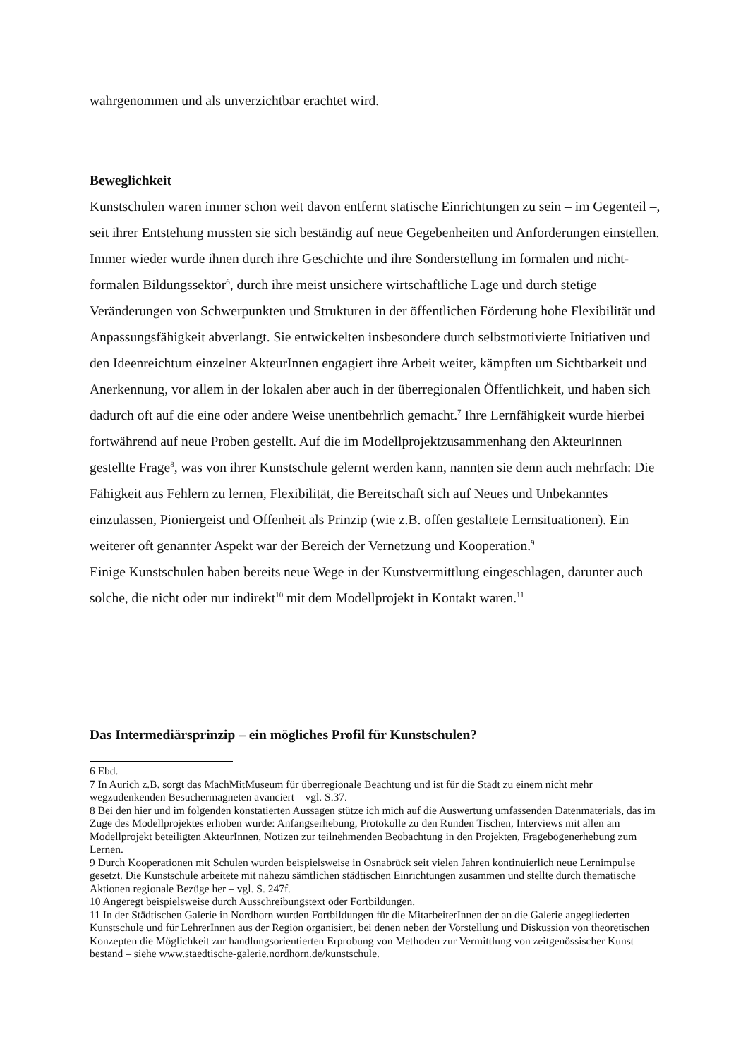wahrgenommen und als unverzichtbar erachtet wird.
Beweglichkeit
Kunstschulen waren immer schon weit davon entfernt statische Einrichtungen zu sein – im Gegenteil –, seit ihrer Entstehung mussten sie sich beständig auf neue Gegebenheiten und Anforderungen einstellen. Immer wieder wurde ihnen durch ihre Geschichte und ihre Sonderstellung im formalen und nicht-formalen Bildungssektor<sup>6</sup>, durch ihre meist unsichere wirtschaftliche Lage und durch stetige Veränderungen von Schwerpunkten und Strukturen in der öffentlichen Förderung hohe Flexibilität und Anpassungsfähigkeit abverlangt. Sie entwickelten insbesondere durch selbstmotivierte Initiativen und den Ideenreichtum einzelner AkteurInnen engagiert ihre Arbeit weiter, kämpften um Sichtbarkeit und Anerkennung, vor allem in der lokalen aber auch in der überregionalen Öffentlichkeit, und haben sich dadurch oft auf die eine oder andere Weise unentbehrlich gemacht.<sup>7</sup> Ihre Lernfähigkeit wurde hierbei fortwährend auf neue Proben gestellt. Auf die im Modellprojektzusammenhang den AkteurInnen gestellte Frage<sup>8</sup>, was von ihrer Kunstschule gelernt werden kann, nannten sie denn auch mehrfach: Die Fähigkeit aus Fehlern zu lernen, Flexibilität, die Bereitschaft sich auf Neues und Unbekanntes einzulassen, Pioniergeist und Offenheit als Prinzip (wie z.B. offen gestaltete Lernsituationen). Ein weiterer oft genannter Aspekt war der Bereich der Vernetzung und Kooperation.<sup>9</sup>
Einige Kunstschulen haben bereits neue Wege in der Kunstvermittlung eingeschlagen, darunter auch solche, die nicht oder nur indirekt<sup>10</sup> mit dem Modellprojekt in Kontakt waren.<sup>11</sup>
Das Intermediärsprinzip – ein mögliches Profil für Kunstschulen?
6 Ebd.
7 In Aurich z.B. sorgt das MachMitMuseum für überregionale Beachtung und ist für die Stadt zu einem nicht mehr wegzudenkenden Besuchermagneten avanciert – vgl. S.37.
8 Bei den hier und im folgenden konstatierten Aussagen stütze ich mich auf die Auswertung umfassenden Datenmaterials, das im Zuge des Modellprojektes erhoben wurde: Anfangserhebung, Protokolle zu den Runden Tischen, Interviews mit allen am Modellprojekt beteiligten AkteurInnen, Notizen zur teilnehmenden Beobachtung in den Projekten, Fragebogenerhebung zum Lernen.
9 Durch Kooperationen mit Schulen wurden beispielsweise in Osnabrück seit vielen Jahren kontinuierlich neue Lernimpulse gesetzt. Die Kunstschule arbeitete mit nahezu sämtlichen städtischen Einrichtungen zusammen und stellte durch thematische Aktionen regionale Bezüge her – vgl. S. 247f.
10 Angeregt beispielsweise durch Ausschreibungstext oder Fortbildungen.
11 In der Städtischen Galerie in Nordhorn wurden Fortbildungen für die MitarbeiterInnen der an die Galerie angegliederten Kunstschule und für LehrerInnen aus der Region organisiert, bei denen neben der Vorstellung und Diskussion von theoretischen Konzepten die Möglichkeit zur handlungsorientierten Erprobung von Methoden zur Vermittlung von zeitgenössischer Kunst bestand – siehe www.staedtische-galerie.nordhorn.de/kunstschule.